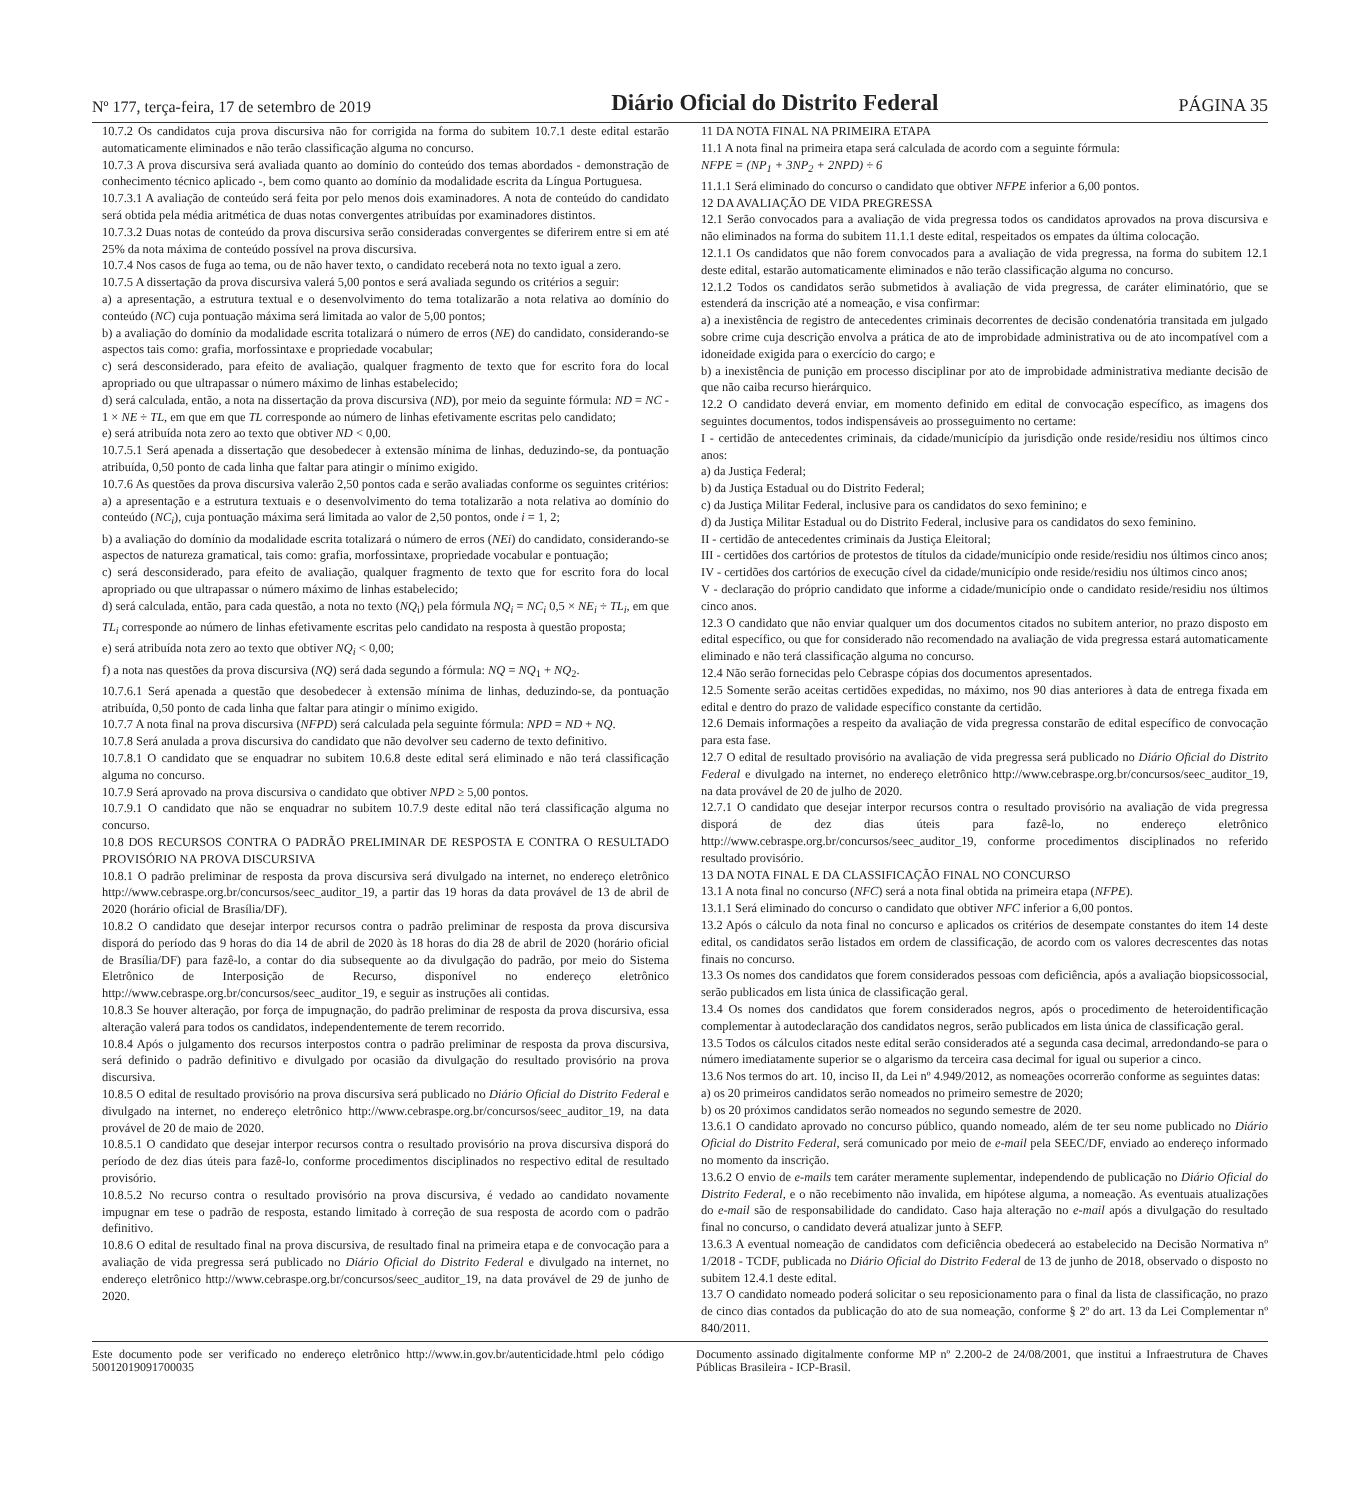Nº 177, terça-feira, 17 de setembro de 2019 Diário Oficial do Distrito Federal PÁGINA 35
10.7.2 Os candidatos cuja prova discursiva não for corrigida na forma do subitem 10.7.1 deste edital estarão automaticamente eliminados e não terão classificação alguma no concurso.
10.7.3 A prova discursiva será avaliada quanto ao domínio do conteúdo dos temas abordados - demonstração de conhecimento técnico aplicado -, bem como quanto ao domínio da modalidade escrita da Língua Portuguesa.
10.7.3.1 A avaliação de conteúdo será feita por pelo menos dois examinadores. A nota de conteúdo do candidato será obtida pela média aritmética de duas notas convergentes atribuídas por examinadores distintos.
10.7.3.2 Duas notas de conteúdo da prova discursiva serão consideradas convergentes se diferirem entre si em até 25% da nota máxima de conteúdo possível na prova discursiva.
10.7.4 Nos casos de fuga ao tema, ou de não haver texto, o candidato receberá nota no texto igual a zero.
10.7.5 A dissertação da prova discursiva valerá 5,00 pontos e será avaliada segundo os critérios a seguir:
a) a apresentação, a estrutura textual e o desenvolvimento do tema totalizarão a nota relativa ao domínio do conteúdo (NC) cuja pontuação máxima será limitada ao valor de 5,00 pontos;
b) a avaliação do domínio da modalidade escrita totalizará o número de erros (NE) do candidato, considerando-se aspectos tais como: grafia, morfossintaxe e propriedade vocabular;
c) será desconsiderado, para efeito de avaliação, qualquer fragmento de texto que for escrito fora do local apropriado ou que ultrapassar o número máximo de linhas estabelecido;
d) será calculada, então, a nota na dissertação da prova discursiva (ND), por meio da seguinte fórmula: ND = NC - 1 × NE ÷ TL, em que em que TL corresponde ao número de linhas efetivamente escritas pelo candidato;
e) será atribuída nota zero ao texto que obtiver ND < 0,00.
10.7.5.1 Será apenada a dissertação que desobedecer à extensão mínima de linhas, deduzindo-se, da pontuação atribuída, 0,50 ponto de cada linha que faltar para atingir o mínimo exigido.
10.7.6 As questões da prova discursiva valerão 2,50 pontos cada e serão avaliadas conforme os seguintes critérios:
a) a apresentação e a estrutura textuais e o desenvolvimento do tema totalizarão a nota relativa ao domínio do conteúdo (NC<sub>i</sub>), cuja pontuação máxima será limitada ao valor de 2,50 pontos, onde i = 1, 2;
b) a avaliação do domínio da modalidade escrita totalizará o número de erros (NEi) do candidato, considerando-se aspectos de natureza gramatical, tais como: grafia, morfossintaxe, propriedade vocabular e pontuação;
c) será desconsiderado, para efeito de avaliação, qualquer fragmento de texto que for escrito fora do local apropriado ou que ultrapassar o número máximo de linhas estabelecido;
d) será calculada, então, para cada questão, a nota no texto (NQ<sub>i</sub>) pela fórmula NQ<sub>i</sub> = NC<sub>i</sub> 0,5 × NE<sub>i</sub> ÷ TL<sub>i</sub>, em que TL<sub>i</sub> corresponde ao número de linhas efetivamente escritas pelo candidato na resposta à questão proposta;
e) será atribuída nota zero ao texto que obtiver NQ<sub>i</sub> < 0,00;
f) a nota nas questões da prova discursiva (NQ) será dada segundo a fórmula: NQ = NQ<sub>1</sub> + NQ<sub>2</sub>.
10.7.6.1 Será apenada a questão que desobedecer à extensão mínima de linhas, deduzindo-se, da pontuação atribuída, 0,50 ponto de cada linha que faltar para atingir o mínimo exigido.
10.7.7 A nota final na prova discursiva (NFPD) será calculada pela seguinte fórmula: NPD = ND + NQ.
10.7.8 Será anulada a prova discursiva do candidato que não devolver seu caderno de texto definitivo.
10.7.8.1 O candidato que se enquadrar no subitem 10.6.8 deste edital será eliminado e não terá classificação alguma no concurso.
10.7.9 Será aprovado na prova discursiva o candidato que obtiver NPD ≥ 5,00 pontos.
10.7.9.1 O candidato que não se enquadrar no subitem 10.7.9 deste edital não terá classificação alguma no concurso.
10.8 DOS RECURSOS CONTRA O PADRÃO PRELIMINAR DE RESPOSTA E CONTRA O RESULTADO PROVISÓRIO NA PROVA DISCURSIVA
10.8.1 O padrão preliminar de resposta da prova discursiva será divulgado na internet, no endereço eletrônico http://www.cebraspe.org.br/concursos/seec_auditor_19, a partir das 19 horas da data provável de 13 de abril de 2020 (horário oficial de Brasília/DF).
10.8.2 O candidato que desejar interpor recursos contra o padrão preliminar de resposta da prova discursiva disporá do período das 9 horas do dia 14 de abril de 2020 às 18 horas do dia 28 de abril de 2020 (horário oficial de Brasília/DF) para fazê-lo, a contar do dia subsequente ao da divulgação do padrão, por meio do Sistema Eletrônico de Interposição de Recurso, disponível no endereço eletrônico http://www.cebraspe.org.br/concursos/seec_auditor_19, e seguir as instruções ali contidas.
10.8.3 Se houver alteração, por força de impugnação, do padrão preliminar de resposta da prova discursiva, essa alteração valerá para todos os candidatos, independentemente de terem recorrido.
10.8.4 Após o julgamento dos recursos interpostos contra o padrão preliminar de resposta da prova discursiva, será definido o padrão definitivo e divulgado por ocasião da divulgação do resultado provisório na prova discursiva.
10.8.5 O edital de resultado provisório na prova discursiva será publicado no Diário Oficial do Distrito Federal e divulgado na internet, no endereço eletrônico http://www.cebraspe.org.br/concursos/seec_auditor_19, na data provável de 20 de maio de 2020.
10.8.5.1 O candidato que desejar interpor recursos contra o resultado provisório na prova discursiva disporá do período de dez dias úteis para fazê-lo, conforme procedimentos disciplinados no respectivo edital de resultado provisório.
10.8.5.2 No recurso contra o resultado provisório na prova discursiva, é vedado ao candidato novamente impugnar em tese o padrão de resposta, estando limitado à correção de sua resposta de acordo com o padrão definitivo.
10.8.6 O edital de resultado final na prova discursiva, de resultado final na primeira etapa e de convocação para a avaliação de vida pregressa será publicado no Diário Oficial do Distrito Federal e divulgado na internet, no endereço eletrônico http://www.cebraspe.org.br/concursos/seec_auditor_19, na data provável de 29 de junho de 2020.
11 DA NOTA FINAL NA PRIMEIRA ETAPA
11.1 A nota final na primeira etapa será calculada de acordo com a seguinte fórmula:
NFPE = (NP<sub>1</sub> + 3NP<sub>2</sub> + 2NPD) ÷ 6
11.1.1 Será eliminado do concurso o candidato que obtiver NFPE inferior a 6,00 pontos.
12 DA AVALIAÇÃO DE VIDA PREGRESSA
12.1 Serão convocados para a avaliação de vida pregressa todos os candidatos aprovados na prova discursiva e não eliminados na forma do subitem 11.1.1 deste edital, respeitados os empates da última colocação.
12.1.1 Os candidatos que não forem convocados para a avaliação de vida pregressa, na forma do subitem 12.1 deste edital, estarão automaticamente eliminados e não terão classificação alguma no concurso.
12.1.2 Todos os candidatos serão submetidos à avaliação de vida pregressa, de caráter eliminatório, que se estenderá da inscrição até a nomeação, e visa confirmar:
a) a inexistência de registro de antecedentes criminais decorrentes de decisão condenatória transitada em julgado sobre crime cuja descrição envolva a prática de ato de improbidade administrativa ou de ato incompatível com a idoneidade exigida para o exercício do cargo; e
b) a inexistência de punição em processo disciplinar por ato de improbidade administrativa mediante decisão de que não caiba recurso hierárquico.
12.2 O candidato deverá enviar, em momento definido em edital de convocação específico, as imagens dos seguintes documentos, todos indispensáveis ao prosseguimento no certame:
I - certidão de antecedentes criminais, da cidade/município da jurisdição onde reside/residiu nos últimos cinco anos:
a) da Justiça Federal;
b) da Justiça Estadual ou do Distrito Federal;
c) da Justiça Militar Federal, inclusive para os candidatos do sexo feminino; e
d) da Justiça Militar Estadual ou do Distrito Federal, inclusive para os candidatos do sexo feminino.
II - certidão de antecedentes criminais da Justiça Eleitoral;
III - certidões dos cartórios de protestos de títulos da cidade/município onde reside/residiu nos últimos cinco anos;
IV - certidões dos cartórios de execução cível da cidade/município onde reside/residiu nos últimos cinco anos;
V - declaração do próprio candidato que informe a cidade/município onde o candidato reside/residiu nos últimos cinco anos.
12.3 O candidato que não enviar qualquer um dos documentos citados no subitem anterior, no prazo disposto em edital específico, ou que for considerado não recomendado na avaliação de vida pregressa estará automaticamente eliminado e não terá classificação alguma no concurso.
12.4 Não serão fornecidas pelo Cebraspe cópias dos documentos apresentados.
12.5 Somente serão aceitas certidões expedidas, no máximo, nos 90 dias anteriores à data de entrega fixada em edital e dentro do prazo de validade específico constante da certidão.
12.6 Demais informações a respeito da avaliação de vida pregressa constarão de edital específico de convocação para esta fase.
12.7 O edital de resultado provisório na avaliação de vida pregressa será publicado no Diário Oficial do Distrito Federal e divulgado na internet, no endereço eletrônico http://www.cebraspe.org.br/concursos/seec_auditor_19, na data provável de 20 de julho de 2020.
12.7.1 O candidato que desejar interpor recursos contra o resultado provisório na avaliação de vida pregressa disporá de dez dias úteis para fazê-lo, no endereço eletrônico http://www.cebraspe.org.br/concursos/seec_auditor_19, conforme procedimentos disciplinados no referido resultado provisório.
13 DA NOTA FINAL E DA CLASSIFICAÇÃO FINAL NO CONCURSO
13.1 A nota final no concurso (NFC) será a nota final obtida na primeira etapa (NFPE).
13.1.1 Será eliminado do concurso o candidato que obtiver NFC inferior a 6,00 pontos.
13.2 Após o cálculo da nota final no concurso e aplicados os critérios de desempate constantes do item 14 deste edital, os candidatos serão listados em ordem de classificação, de acordo com os valores decrescentes das notas finais no concurso.
13.3 Os nomes dos candidatos que forem considerados pessoas com deficiência, após a avaliação biopsicossocial, serão publicados em lista única de classificação geral.
13.4 Os nomes dos candidatos que forem considerados negros, após o procedimento de heteroidentificação complementar à autodeclaração dos candidatos negros, serão publicados em lista única de classificação geral.
13.5 Todos os cálculos citados neste edital serão considerados até a segunda casa decimal, arredondando-se para o número imediatamente superior se o algarismo da terceira casa decimal for igual ou superior a cinco.
13.6 Nos termos do art. 10, inciso II, da Lei nº 4.949/2012, as nomeações ocorrerão conforme as seguintes datas:
a) os 20 primeiros candidatos serão nomeados no primeiro semestre de 2020;
b) os 20 próximos candidatos serão nomeados no segundo semestre de 2020.
13.6.1 O candidato aprovado no concurso público, quando nomeado, além de ter seu nome publicado no Diário Oficial do Distrito Federal, será comunicado por meio de e-mail pela SEEC/DF, enviado ao endereço informado no momento da inscrição.
13.6.2 O envio de e-mails tem caráter meramente suplementar, independendo de publicação no Diário Oficial do Distrito Federal, e o não recebimento não invalida, em hipótese alguma, a nomeação. As eventuais atualizações do e-mail são de responsabilidade do candidato. Caso haja alteração no e-mail após a divulgação do resultado final no concurso, o candidato deverá atualizar junto à SEFP.
13.6.3 A eventual nomeação de candidatos com deficiência obedecerá ao estabelecido na Decisão Normativa nº 1/2018 - TCDF, publicada no Diário Oficial do Distrito Federal de 13 de junho de 2018, observado o disposto no subitem 12.4.1 deste edital.
13.7 O candidato nomeado poderá solicitar o seu reposicionamento para o final da lista de classificação, no prazo de cinco dias contados da publicação do ato de sua nomeação, conforme § 2º do art. 13 da Lei Complementar nº 840/2011.
Este documento pode ser verificado no endereço eletrônico http://www.in.gov.br/autenticidade.html pelo código 50012019091700035
Documento assinado digitalmente conforme MP nº 2.200-2 de 24/08/2001, que institui a Infraestrutura de Chaves Públicas Brasileira - ICP-Brasil.